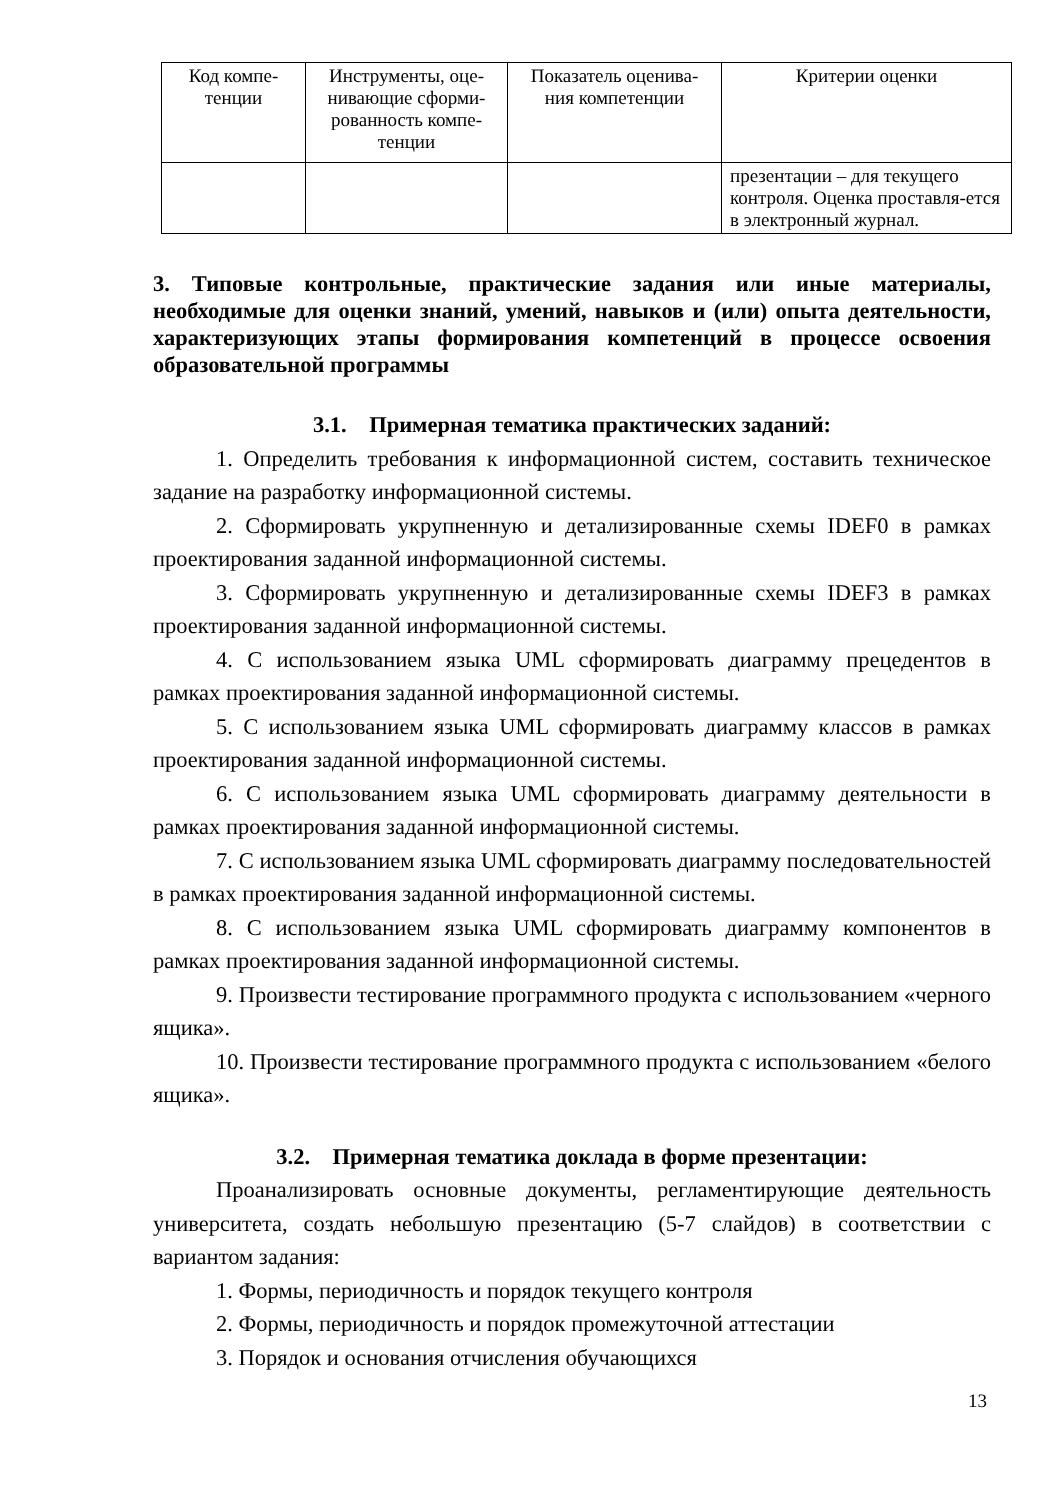| Код компе- тенции | Инструменты, оце- нивающие сформи- рованность компе- тенции | Показатель оценива- ния компетенции | Критерии оценки |
| --- | --- | --- | --- |
| | | | презентации – для текущего контроля. Оценка проставля-ется в электронный журнал. |
3. Типовые контрольные, практические задания или иные материалы, необходимые для оценки знаний, умений, навыков и (или) опыта деятельности, характеризующих этапы формирования компетенций в процессе освоения образовательной программы
3.1. Примерная тематика практических заданий:
1. Определить требования к информационной систем, составить техническое задание на разработку информационной системы.
2. Сформировать укрупненную и детализированные схемы IDEF0 в рамках проектирования заданной информационной системы.
3. Сформировать укрупненную и детализированные схемы IDEF3 в рамках проектирования заданной информационной системы.
4. С использованием языка UML сформировать диаграмму прецедентов в рамках проектирования заданной информационной системы.
5. С использованием языка UML сформировать диаграмму классов в рамках проектирования заданной информационной системы.
6. С использованием языка UML сформировать диаграмму деятельности в рамках проектирования заданной информационной системы.
7. С использованием языка UML сформировать диаграмму последовательностей в рамках проектирования заданной информационной системы.
8. С использованием языка UML сформировать диаграмму компонентов в рамках проектирования заданной информационной системы.
9. Произвести тестирование программного продукта с использованием «черного ящика».
10. Произвести тестирование программного продукта с использованием «белого ящика».
3.2. Примерная тематика доклада в форме презентации:
Проанализировать основные документы, регламентирующие деятельность университета, создать небольшую презентацию (5-7 слайдов) в соответствии с вариантом задания:
1. Формы, периодичность и порядок текущего контроля
2. Формы, периодичность и порядок промежуточной аттестации
3. Порядок и основания отчисления обучающихся
13